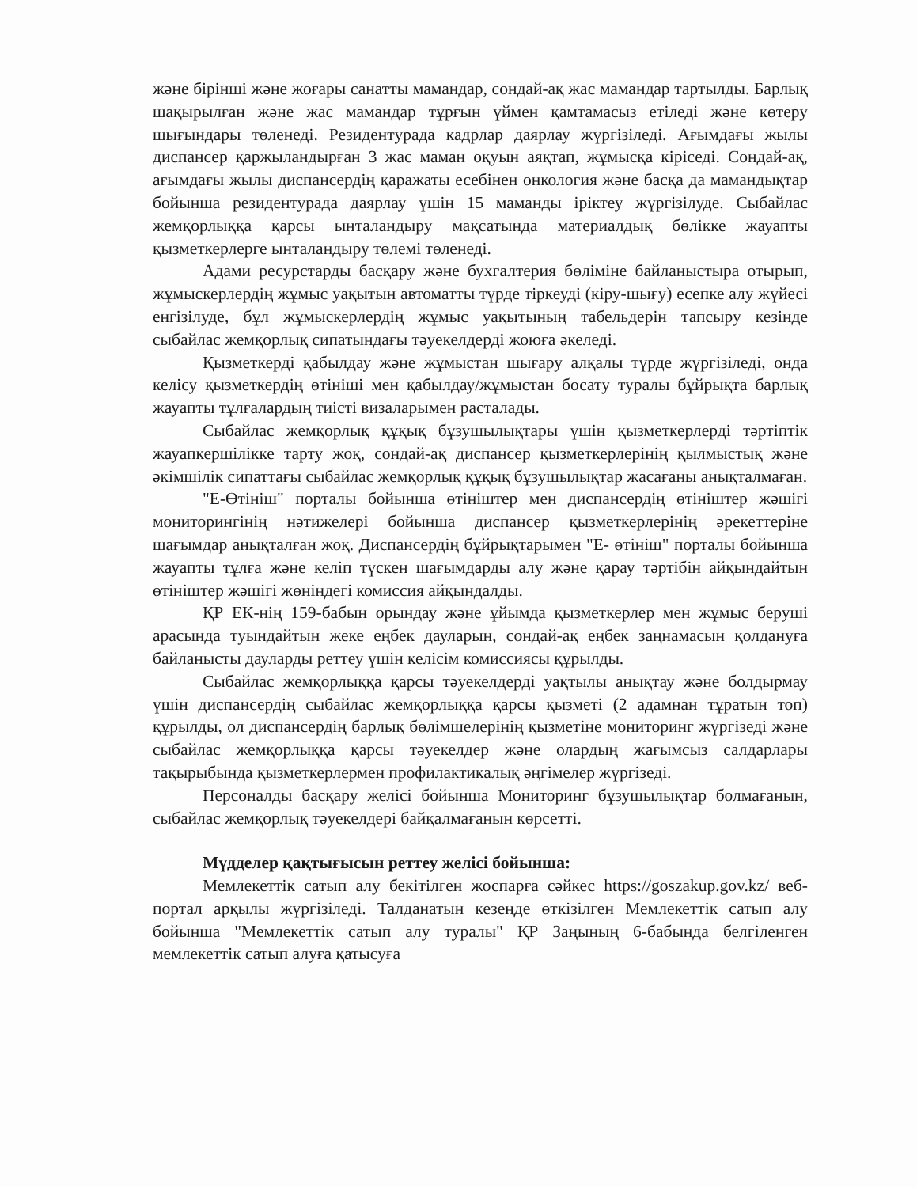және бірінші және жоғары санатты мамандар, сондай-ақ жас мамандар тартылды. Барлық шақырылған және жас мамандар тұрғын үймен қамтамасыз етіледі және көтеру шығындары төленеді. Резидентурада кадрлар даярлау жүргізіледі. Ағымдағы жылы диспансер қаржыландырған 3 жас маман оқуын аяқтап, жұмысқа кіріседі. Сондай-ақ, ағымдағы жылы диспансердің қаражаты есебінен онкология және басқа да мамандықтар бойынша резидентурада даярлау үшін 15 маманды іріктеу жүргізілуде. Сыбайлас жемқорлыққа қарсы ынталандыру мақсатында материалдық бөлікке жауапты қызметкерлерге ынталандыру төлемі төленеді.
Адами ресурстарды басқару және бухгалтерия бөліміне байланыстыра отырып, жұмыскерлердің жұмыс уақытын автоматты түрде тіркеуді (кіру-шығу) есепке алу жүйесі енгізілуде, бұл жұмыскерлердің жұмыс уақытының табельдерін тапсыру кезінде сыбайлас жемқорлық сипатындағы тәуекелдерді жоюға әкеледі.
Қызметкерді қабылдау және жұмыстан шығару алқалы түрде жүргізіледі, онда келісу қызметкердің өтініші мен қабылдау/жұмыстан босату туралы бұйрықта барлық жауапты тұлғалардың тиісті визаларымен расталады.
Сыбайлас жемқорлық құқық бұзушылықтары үшін қызметкерлерді тәртіптік жауапкершілікке тарту жоқ, сондай-ақ диспансер қызметкерлерінің қылмыстық және әкімшілік сипаттағы сыбайлас жемқорлық құқық бұзушылықтар жасағаны анықталмаған.
"Е-Өтініш" порталы бойынша өтініштер мен диспансердің өтініштер жәшігі мониторингінің нәтижелері бойынша диспансер қызметкерлерінің әрекеттеріне шағымдар анықталған жоқ. Диспансердің бұйрықтарымен "Е- өтініш" порталы бойынша жауапты тұлға және келіп түскен шағымдарды алу және қарау тәртібін айқындайтын өтініштер жәшігі жөніндегі комиссия айқындалды.
ҚР ЕК-нің 159-бабын орындау және ұйымда қызметкерлер мен жұмыс беруші арасында туындайтын жеке еңбек дауларын, сондай-ақ еңбек заңнамасын қолдануға байланысты дауларды реттеу үшін келісім комиссиясы құрылды.
Сыбайлас жемқорлыққа қарсы тәуекелдерді уақтылы анықтау және болдырмау үшін диспансердің сыбайлас жемқорлыққа қарсы қызметі (2 адамнан тұратын топ) құрылды, ол диспансердің барлық бөлімшелерінің қызметіне мониторинг жүргізеді және сыбайлас жемқорлыққа қарсы тәуекелдер және олардың жағымсыз салдарлары тақырыбында қызметкерлермен профилактикалық әңгімелер жүргізеді.
Персоналды басқару желісі бойынша Мониторинг бұзушылықтар болмағанын, сыбайлас жемқорлық тәуекелдері байқалмағанын көрсетті.
Мүдделер қақтығысын реттеу желісі бойынша:
Мемлекеттік сатып алу бекітілген жоспарға сәйкес https://goszakup.gov.kz/ веб-портал арқылы жүргізіледі. Талданатын кезеңде өткізілген Мемлекеттік сатып алу бойынша "Мемлекеттік сатып алу туралы" ҚР Заңының 6-бабында белгіленген мемлекеттік сатып алуға қатысуға